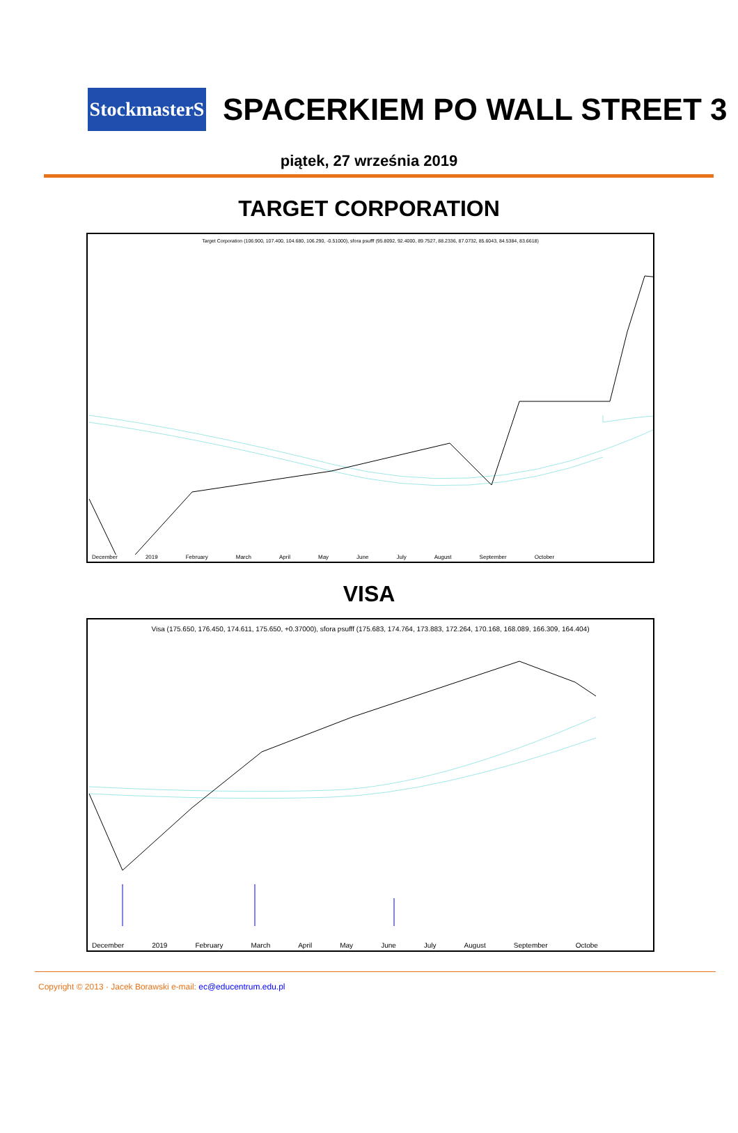StockmasterS
SPACERKIEM PO WALL STREET 3
piątek, 27 września 2019
TARGET CORPORATION
Target Corporation (106.900, 107.400, 104.680, 106.290, -0.51000), sfora psufff (95.8092, 92.4000, 89.7527, 88.2336, 87.0732, 85.6043, 84.5384, 83.6618)
December 2019 February March April May June July August September October
VISA
Visa (175.650, 176.450, 174.611, 175.650, +0.37000), sfora psufff (175.683, 174.764, 173.883, 172.264, 170.168, 168.089, 166.309, 164.404)
December 2019 February March April May June July August September Octobe
Copyright © 2013 · Jacek Borawski e-mail: ec@educentrum.edu.pl